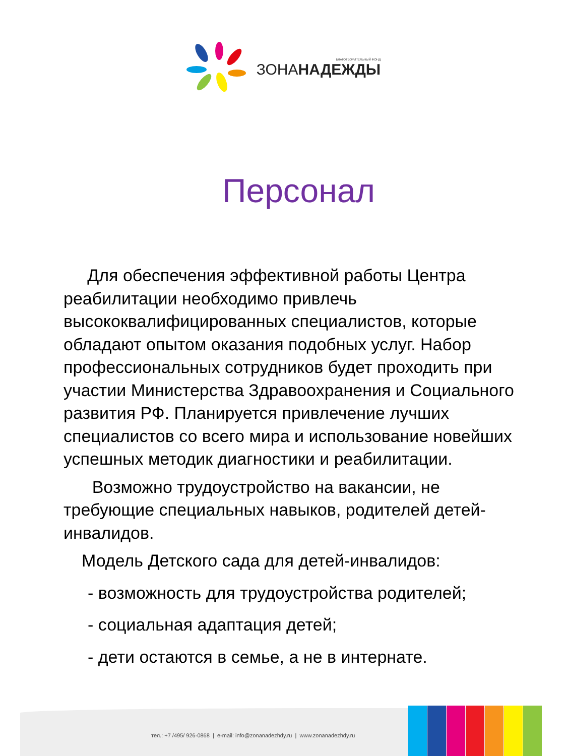БЛАГОТВОРИТЕЛЬНЫЙ ФОНД
ЗОНАНАДЕЖДЫ
Персонал
Для обеспечения эффективной работы Центра реабилитации необходимо привлечь высококвалифицированных специалистов, которые обладают опытом оказания подобных услуг. Набор профессиональных сотрудников будет проходить при участии Министерства Здравоохранения и Социального развития РФ. Планируется привлечение лучших специалистов со всего мира и использование новейших успешных методик диагностики и реабилитации.
Возможно трудоустройство на вакансии, не требующие специальных навыков, родителей детей-инвалидов.
Модель Детского сада для детей-инвалидов:
- возможность для трудоустройства родителей;
- социальная адаптация детей;
- дети остаются в семье, а не в интернате.
тел.: +7 /495/ 926-0868 | e-mail: info@zonanadezhdy.ru | www.zonanadezhdy.ru